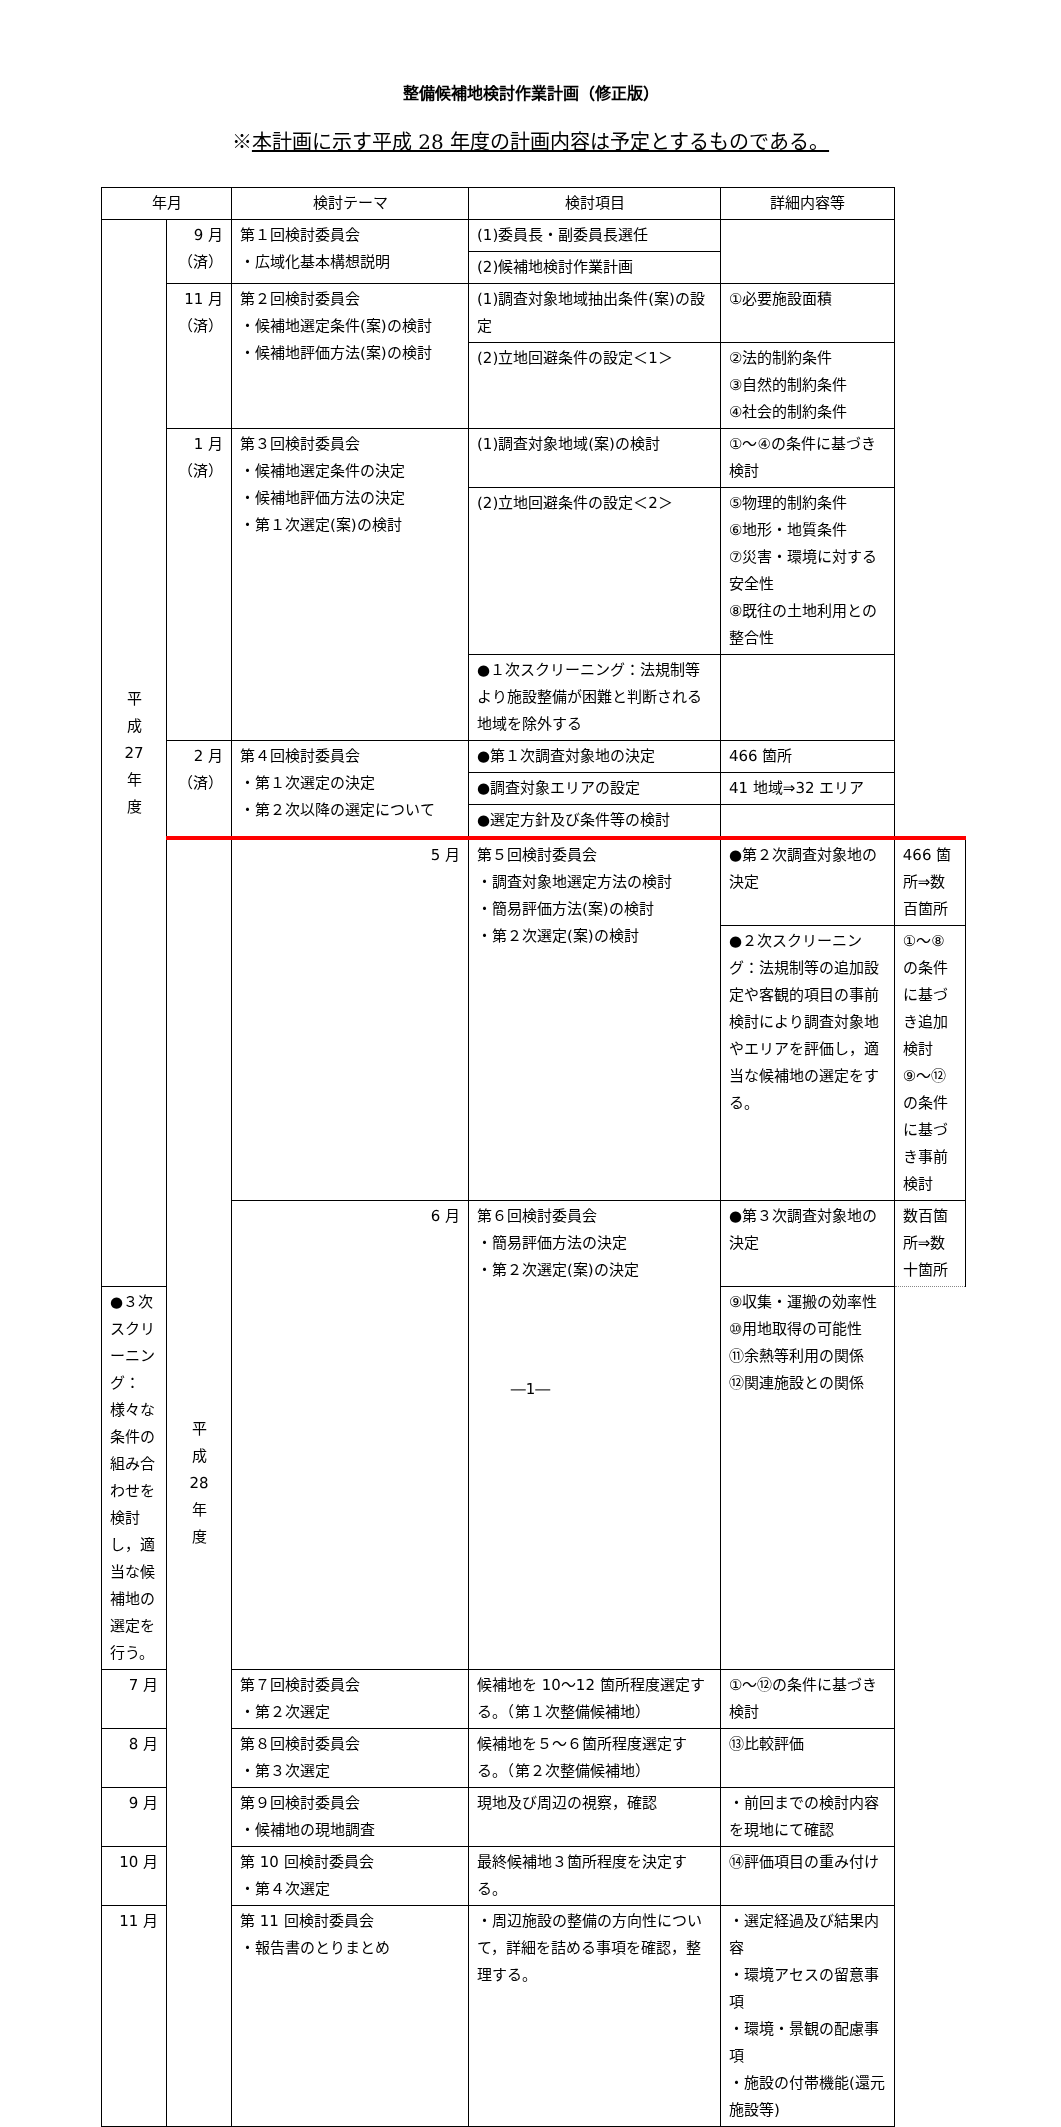整備候補地検討作業計画（修正版）
※本計画に示す平成 28 年度の計画内容は予定とするものである。
| 年月 | | 検討テーマ | 検討項目 | 詳細内容等 | |
| --- | --- | --- | --- | --- | --- |
| 平 成 27 年 度 | 9 月 （済） | 第１回検討委員会 ・広域化基本構想説明 | (1)委員長・副委員長選任 | | |
| | | | (2)候補地検討作業計画 | | |
| | 11 月 （済） | 第２回検討委員会 ・候補地選定条件(案)の検討 ・候補地評価方法(案)の検討 | (1)調査対象地域抽出条件(案)の設定 | ①必要施設面積 | |
| | | | (2)立地回避条件の設定＜1＞ | ②法的制約条件 ③自然的制約条件 ④社会的制約条件 | |
| | 1 月 （済） | 第３回検討委員会 ・候補地選定条件の決定 ・候補地評価方法の決定 ・第１次選定(案)の検討 | (1)調査対象地域(案)の検討 | ①～④の条件に基づき検討 | |
| | | | (2)立地回避条件の設定＜2＞ | ⑤物理的制約条件 ⑥地形・地質条件 ⑦災害・環境に対する安全性 ⑧既往の土地利用との整合性 | |
| | | | ●１次スクリーニング：法規制等より施設整備が困難と判断される地域を除外する | | |
| | 2 月 （済） | 第４回検討委員会 ・第１次選定の決定 ・第２次以降の選定について | ●第１次調査対象地の決定 | 466 箇所 | |
| | | | ●調査対象エリアの設定 | 41 地域⇒32 エリア | |
| | | | ●選定方針及び条件等の検討 | | |
| | 平 成 28 年 度 | 5 月 | 第５回検討委員会 ・調査対象地選定方法の検討 ・簡易評価方法(案)の検討 ・第２次選定(案)の検討 | ●第２次調査対象地の決定 | 466 箇所⇒数百箇所 |
| | | | | ●２次スクリーニング：法規制等の追加設定や客観的項目の事前検討により調査対象地やエリアを評価し，適当な候補地の選定をする。 | ①～⑧の条件に基づき追加検討 ⑨～⑫の条件に基づき事前検討 |
| | | 6 月 | 第６回検討委員会 ・簡易評価方法の決定 ・第２次選定(案)の決定 | ●第３次調査対象地の決定 | 数百箇所⇒数十箇所 |
| ●３次スクリーニング：様々な条件の組み合わせを検討し，適当な候補地の選定を行う。 | | | | ⑨収集・運搬の効率性 ⑩用地取得の可能性 ⑪余熱等利用の関係 ⑫関連施設との関係 | |
| 7 月 | | 第７回検討委員会 ・第２次選定 | 候補地を 10～12 箇所程度選定する。（第１次整備候補地） | ①～⑫の条件に基づき検討 | |
| 8 月 | | 第８回検討委員会 ・第３次選定 | 候補地を５～６箇所程度選定する。（第２次整備候補地） | ⑬比較評価 | |
| 9 月 | | 第９回検討委員会 ・候補地の現地調査 | 現地及び周辺の視察，確認 | ・前回までの検討内容を現地にて確認 | |
| 10 月 | | 第 10 回検討委員会 ・第４次選定 | 最終候補地３箇所程度を決定する。 | ⑭評価項目の重み付け | |
| 11 月 | | 第 11 回検討委員会 ・報告書のとりまとめ | ・周辺施設の整備の方向性について，詳細を詰める事項を確認，整理する。 | ・選定経過及び結果内容 ・環境アセスの留意事項 ・環境・景観の配慮事項 ・施設の付帯機能(還元施設等) | |
―1―